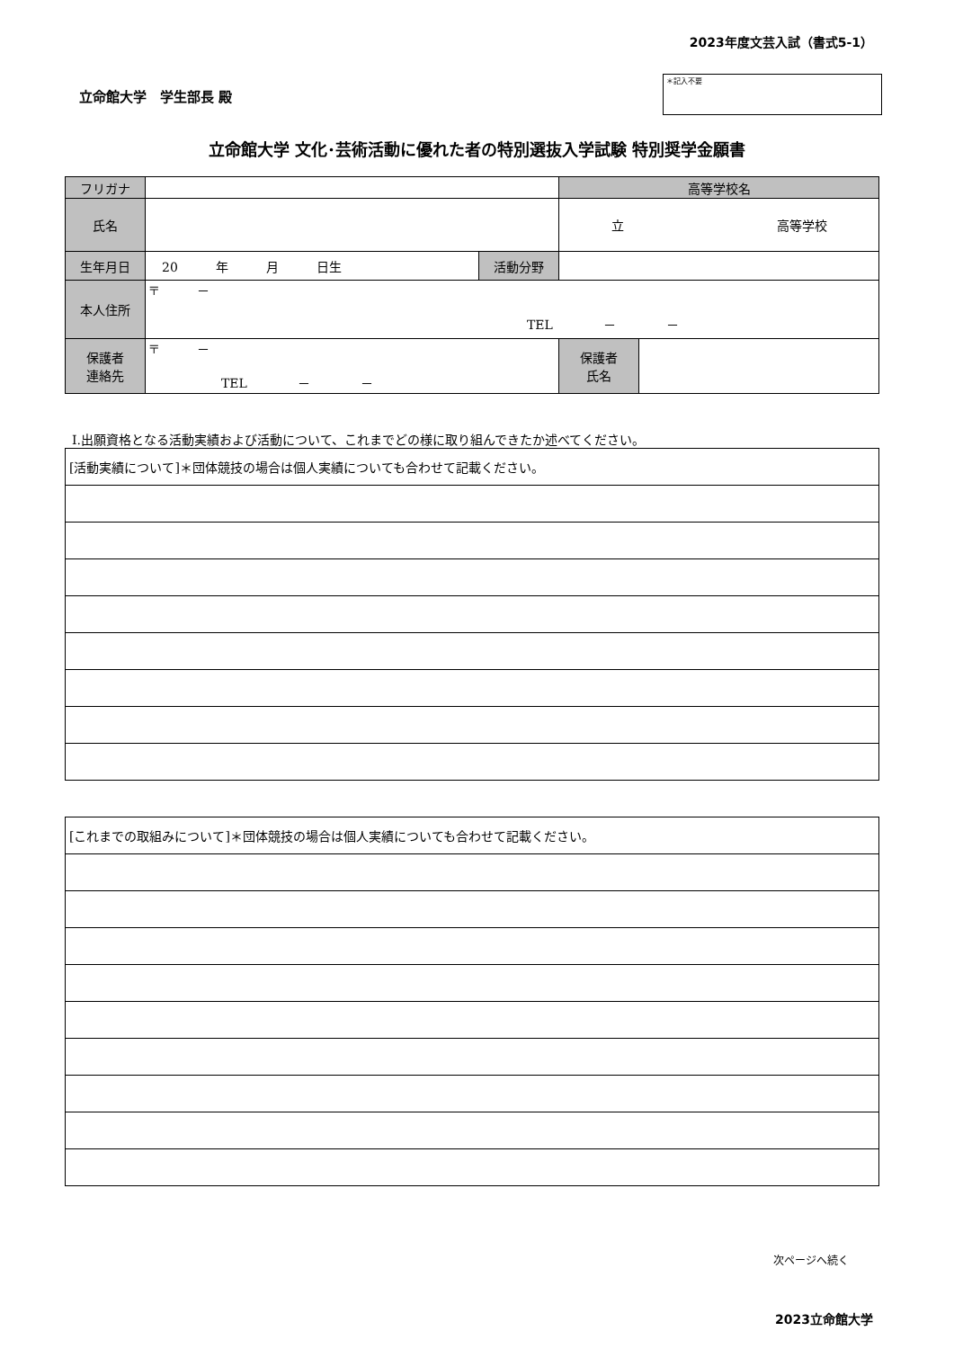2023年度文芸入試（書式5-1）
立命館大学　学生部長 殿
＊記入不要
立命館大学 文化･芸術活動に優れた者の特別選抜入学試験 特別奨学金願書
| フリガナ | | | 高等学校名 | |
| 氏名 | | | 立 高等学校 | |
| 生年月日 | 20 年 月 日生 | 活動分野 | | |
| 本人住所 | 〒 － TEL － － | | | |
| 保護者 連絡先 | 〒 － TEL － － | | 保護者 氏名 | |
Ⅰ.出願資格となる活動実績および活動について、これまでどの様に取り組んできたか述べてください。
| [活動実績について]＊団体競技の場合は個人実績についても合わせて記載ください。 |
| [これまでの取組みについて]＊団体競技の場合は個人実績についても合わせて記載ください。 |
次ページへ続く
2023立命館大学